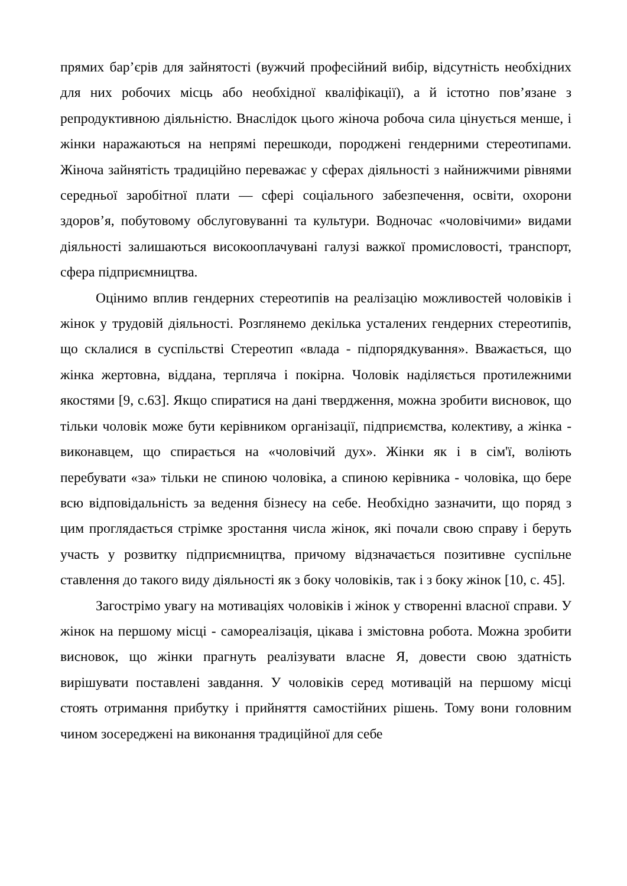прямих бар’єрів для зайнятості (вужчий професійний вибір, відсутність необхідних для них робочих місць або необхідної кваліфікації), а й істотно пов’язане з репродуктивною діяльністю. Внаслідок цього жіноча робоча сила цінується менше, і жінки наражаються на непрямі перешкоди, породжені гендерними стереотипами. Жіноча зайнятість традиційно переважає у сферах діяльності з найнижчими рівнями середньої заробітної плати — сфері соціального забезпечення, освіти, охорони здоров’я, побутовому обслуговуванні та культури. Водночас «чоловічими» видами діяльності залишаються високооплачувані галузі важкої промисловості, транспорт, сфера підприємництва.
Оцінимо вплив гендерних стереотипів на реалізацію можливостей чоловіків і жінок у трудовій діяльності. Розглянемо декілька усталених гендерних стереотипів, що склалися в суспільстві Стереотип «влада - підпорядкування». Вважається, що жінка жертовна, віддана, терпляча і покірна. Чоловік наділяється протилежними якостями [9, с.63]. Якщо спиратися на дані твердження, можна зробити висновок, що тільки чоловік може бути керівником організації, підприємства, колективу, а жінка - виконавцем, що спирається на «чоловічий дух». Жінки як і в сім'ї, воліють перебувати «за» тільки не спиною чоловіка, а спиною керівника - чоловіка, що бере всю відповідальність за ведення бізнесу на себе. Необхідно зазначити, що поряд з цим проглядається стрімке зростання числа жінок, які почали свою справу і беруть участь у розвитку підприємництва, причому відзначається позитивне суспільне ставлення до такого виду діяльності як з боку чоловіків, так і з боку жінок [10, с. 45].
Загострімо увагу на мотиваціях чоловіків і жінок у створенні власної справи. У жінок на першому місці - самореалізація, цікава і змістовна робота. Можна зробити висновок, що жінки прагнуть реалізувати власне Я, довести свою здатність вирішувати поставлені завдання. У чоловіків серед мотивацій на першому місці стоять отримання прибутку і прийняття самостійних рішень. Тому вони головним чином зосереджені на виконання традиційної для себе